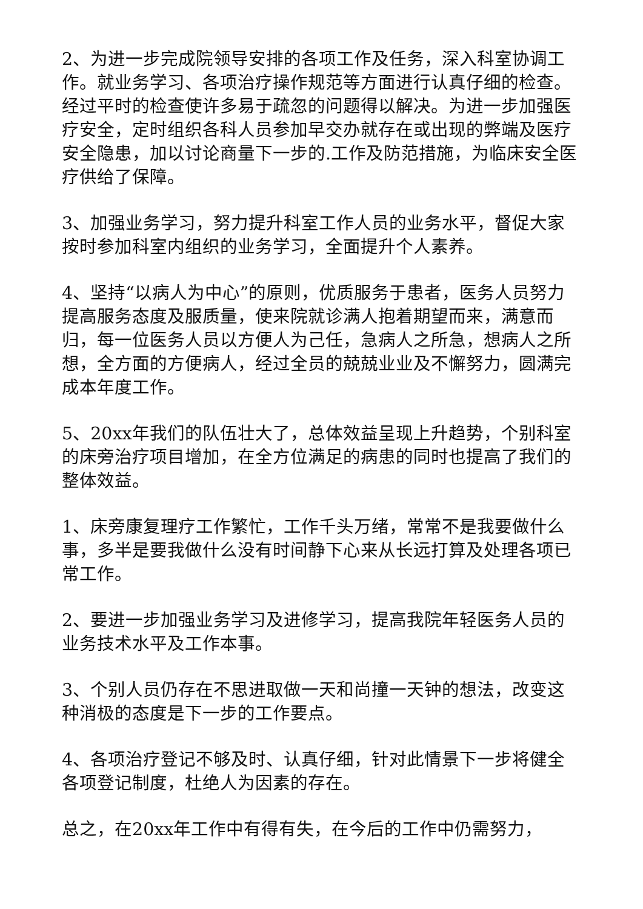2、为进一步完成院领导安排的各项工作及任务，深入科室协调工作。就业务学习、各项治疗操作规范等方面进行认真仔细的检查。经过平时的检查使许多易于疏忽的问题得以解决。为进一步加强医疗安全，定时组织各科人员参加早交办就存在或出现的弊端及医疗安全隐患，加以讨论商量下一步的.工作及防范措施，为临床安全医疗供给了保障。
3、加强业务学习，努力提升科室工作人员的业务水平，督促大家按时参加科室内组织的业务学习，全面提升个人素养。
4、坚持“以病人为中心”的原则，优质服务于患者，医务人员努力提高服务态度及服质量，使来院就诊满人抱着期望而来，满意而归，每一位医务人员以方便人为己任，急病人之所急，想病人之所想，全方面的方便病人，经过全员的兢兢业业及不懈努力，圆满完成本年度工作。
5、20xx年我们的队伍壮大了，总体效益呈现上升趋势，个别科室的床旁治疗项目增加，在全方位满足的病患的同时也提高了我们的整体效益。
1、床旁康复理疗工作繁忙，工作千头万绪，常常不是我要做什么事，多半是要我做什么没有时间静下心来从长远打算及处理各项已常工作。
2、要进一步加强业务学习及进修学习，提高我院年轻医务人员的业务技术水平及工作本事。
3、个别人员仍存在不思进取做一天和尚撞一天钟的想法，改变这种消极的态度是下一步的工作要点。
4、各项治疗登记不够及时、认真仔细，针对此情景下一步将健全各项登记制度，杜绝人为因素的存在。
总之，在20xx年工作中有得有失，在今后的工作中仍需努力，